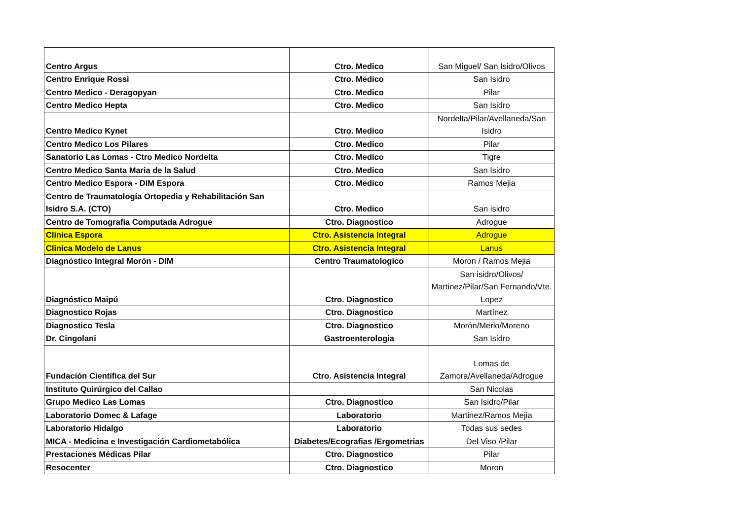| Centro Argus | Ctro. Medico | San Miguel/ San Isidro/Olivos |
| Centro Enrique Rossi | Ctro. Medico | San Isidro |
| Centro Medico - Deragopyan | Ctro. Medico | Pilar |
| Centro Medico Hepta | Ctro. Medico | San Isidro |
| Centro Medico Kynet | Ctro. Medico | Nordelta/Pilar/Avellaneda/San Isidro |
| Centro Medico Los Pilares | Ctro. Medico | Pilar |
| Sanatorio Las Lomas - Ctro Medico Nordelta | Ctro. Medico | Tigre |
| Centro Medico Santa Maria de la Salud | Ctro. Medico | San Isidro |
| Centro Medico Espora - DIM Espora | Ctro. Medico | Ramos Mejia |
| Centro de Traumatología Ortopedia y Rehabilitación San Isidro S.A. (CTO) | Ctro. Medico | San isidro |
| Centro de Tomografia Computada Adrogue | Ctro. Diagnostico | Adrogue |
| Clinica Espora | Ctro. Asistencia Integral | Adrogue |
| Clinica Modelo de Lanus | Ctro. Asistencia Integral | Lanus |
| Diagnóstico Integral Morón - DIM | Centro Traumatologico | Moron / Ramos Mejia |
| Diagnóstico Maipú | Ctro. Diagnostico | San isidro/Olivos/ Martinez/Pilar/San Fernando/Vte. Lopez |
| Diagnostico Rojas | Ctro. Diagnostico | Martínez |
| Diagnostico Tesla | Ctro. Diagnostico | Morón/Merlo/Moreno |
| Dr. Cingolani | Gastroenterologia | San Isidro |
| Fundación Científica del Sur | Ctro. Asistencia Integral | Lomas de Zamora/Avellaneda/Adrogue |
| Instituto Quirúrgico del Callao | | San Nicolas |
| Grupo Medico Las Lomas | Ctro. Diagnostico | San Isidro/Pilar |
| Laboratorio Domec & Lafage | Laboratorio | Martinez/Ramos Mejia |
| Laboratorio Hidalgo | Laboratorio | Todas sus sedes |
| MICA - Medicina e Investigación Cardiometabólica | Diabetes/Ecografias /Ergometrias | Del Viso /Pilar |
| Prestaciones Médicas Pilar | Ctro. Diagnostico | Pilar |
| Resocenter | Ctro. Diagnostico | Moron |